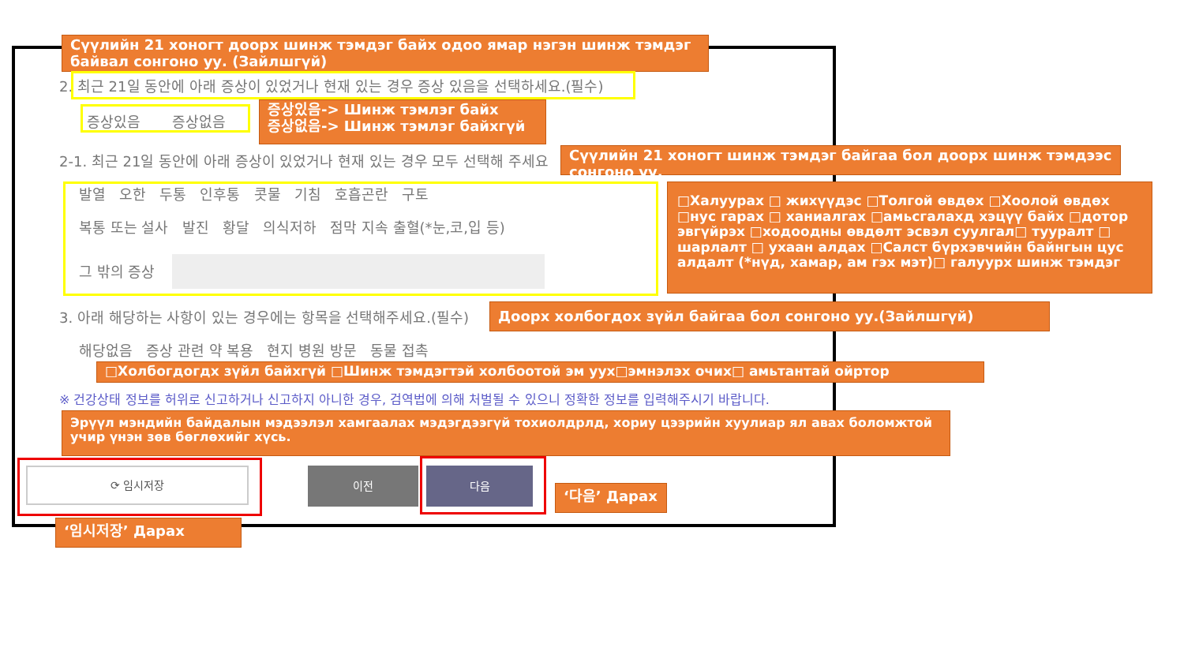Сүүлийн 21 хоногт доорх шинж тэмдэг байх одоо ямар нэгэн шинж тэмдэг байвал сонгоно уу. (Зайлшгүй)
2. 최근 21일 동안에 아래 증상이 있었거나 현재 있는 경우 증상 있음을 선택하세요.(필수)
증상있음 증상없음
증상있음-> Шинж тэмлэг байх
증상없음-> Шинж тэмлэг байхгүй
2-1. 최근 21일 동안에 아래 증상이 있었거나 현재 있는 경우 모두 선택해 주세요
Сүүлийн 21 хоногт шинж тэмдэг байгаа бол доорх шинж тэмдээс сонгоно уу.
발열 오한 두통 인후통 콧물 기침 호흡곤란 구토
복통 또는 설사 발진 황달 의식저하 점막 지속 출혈(*눈,코,입 등)
그 밖의 증상
□Халуурах □ жихүүдэс □Толгой өвдөх □Хоолой өвдөх □нус гарах □ ханиалгах □амьсгалахд хэцүү байх □дотор эвгүйрэх □ходоодны өвдөлт эсвэл суулгал□ тууралт □ шарлалт □ ухаан алдах □Салст бүрхэвчийн байнгын цус алдалт (*нүд, хамар, ам гэх мэт)□ галуурх шинж тэмдэг
3. 아래 해당하는 사항이 있는 경우에는 항목을 선택해주세요.(필수) Доорх холбогдох зүйл байгаа бол сонгоно уу.(Зайлшгүй)
해당없음 증상 관련 약 복용 현지 병원 방문 동물 접촉
□Холбогдогдх зүйл байхгүй □Шинж тэмдэгтэй холбоотой эм уух□эмнэлэх очих□ амьтантай ойртор
※ 건강상태 정보를 허위로 신고하거나 신고하지 아니한 경우, 검역법에 의해 처벌될 수 있으니 정확한 정보를 입력해주시기 바랍니다.
Эрүүл мэндийн байдалын мэдээлэл хамгаалах мэдэгдээгүй тохиолдрлд, хориу цээрийн хуулиар ял авах боломжтой учир үнэн зөв бөглөхийг хүсь.
⟳ 임시저장 이전 다음
‘다음’ Дарах
‘임시저장’ Дарах